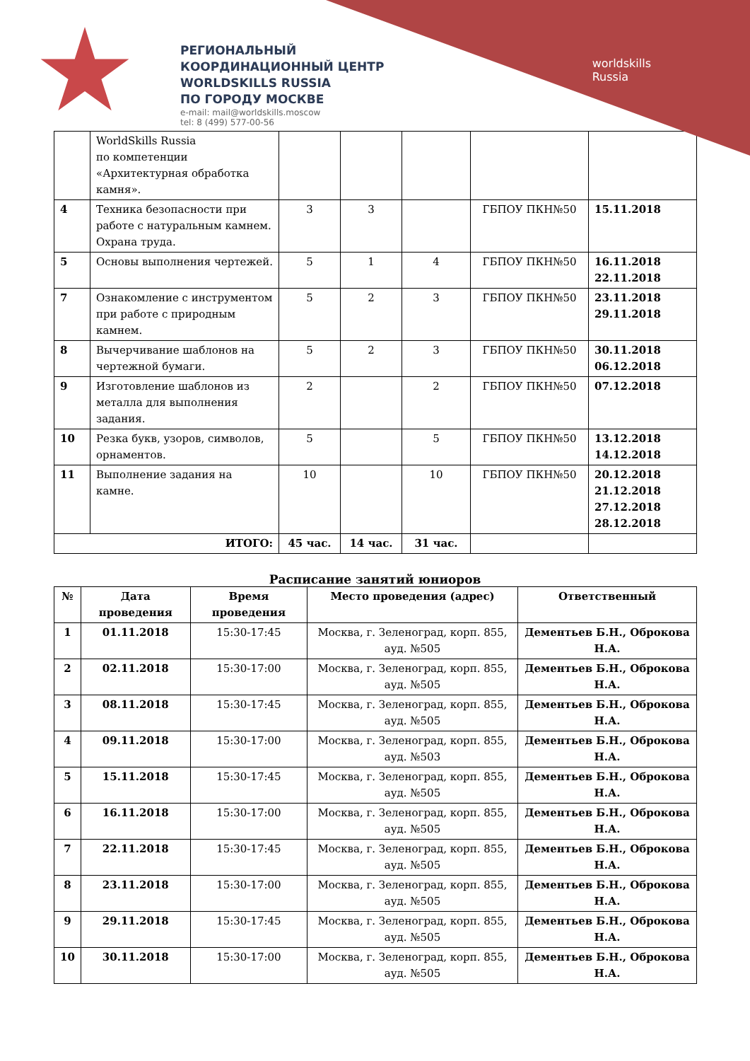РЕГИОНАЛЬНЫЙ
КООРДИНАЦИОННЫЙ ЦЕНТР
WORLDSKILLS RUSSIA
ПО ГОРОДУ МОСКВЕ
e-mail: mail@worldskills.moscow
tel: 8 (499) 577-00-56
worldskills
Russia
| | WorldSkills Russia по компетенции «Архитектурная обработка камня». | | | | | |
| 4 | Техника безопасности при работе с натуральным камнем. Охрана труда. | 3 | 3 | | ГБПОУ ПКН№50 | 15.11.2018 |
| 5 | Основы выполнения чертежей. | 5 | 1 | 4 | ГБПОУ ПКН№50 | 16.11.2018 22.11.2018 |
| 7 | Ознакомление с инструментом при работе с природным камнем. | 5 | 2 | 3 | ГБПОУ ПКН№50 | 23.11.2018 29.11.2018 |
| 8 | Вычерчивание шаблонов на чертежной бумаги. | 5 | 2 | 3 | ГБПОУ ПКН№50 | 30.11.2018 06.12.2018 |
| 9 | Изготовление шаблонов из металла для выполнения задания. | 2 | | 2 | ГБПОУ ПКН№50 | 07.12.2018 |
| 10 | Резка букв, узоров, символов, орнаментов. | 5 | | 5 | ГБПОУ ПКН№50 | 13.12.2018 14.12.2018 |
| 11 | Выполнение задания на камне. | 10 | | 10 | ГБПОУ ПКН№50 | 20.12.2018 21.12.2018 27.12.2018 28.12.2018 |
| ИТОГО: | | 45 час. | 14 час. | 31 час. | | |
Расписание занятий юниоров
| № | Дата проведения | Время проведения | Место проведения (адрес) | Ответственный |
| --- | --- | --- | --- | --- |
| 1 | 01.11.2018 | 15:30-17:45 | Москва, г. Зеленоград, корп. 855, ауд. №505 | Дементьев Б.Н., Оброкова Н.А. |
| 2 | 02.11.2018 | 15:30-17:00 | Москва, г. Зеленоград, корп. 855, ауд. №505 | Дементьев Б.Н., Оброкова Н.А. |
| 3 | 08.11.2018 | 15:30-17:45 | Москва, г. Зеленоград, корп. 855, ауд. №505 | Дементьев Б.Н., Оброкова Н.А. |
| 4 | 09.11.2018 | 15:30-17:00 | Москва, г. Зеленоград, корп. 855, ауд. №503 | Дементьев Б.Н., Оброкова Н.А. |
| 5 | 15.11.2018 | 15:30-17:45 | Москва, г. Зеленоград, корп. 855, ауд. №505 | Дементьев Б.Н., Оброкова Н.А. |
| 6 | 16.11.2018 | 15:30-17:00 | Москва, г. Зеленоград, корп. 855, ауд. №505 | Дементьев Б.Н., Оброкова Н.А. |
| 7 | 22.11.2018 | 15:30-17:45 | Москва, г. Зеленоград, корп. 855, ауд. №505 | Дементьев Б.Н., Оброкова Н.А. |
| 8 | 23.11.2018 | 15:30-17:00 | Москва, г. Зеленоград, корп. 855, ауд. №505 | Дементьев Б.Н., Оброкова Н.А. |
| 9 | 29.11.2018 | 15:30-17:45 | Москва, г. Зеленоград, корп. 855, ауд. №505 | Дементьев Б.Н., Оброкова Н.А. |
| 10 | 30.11.2018 | 15:30-17:00 | Москва, г. Зеленоград, корп. 855, ауд. №505 | Дементьев Б.Н., Оброкова Н.А. |